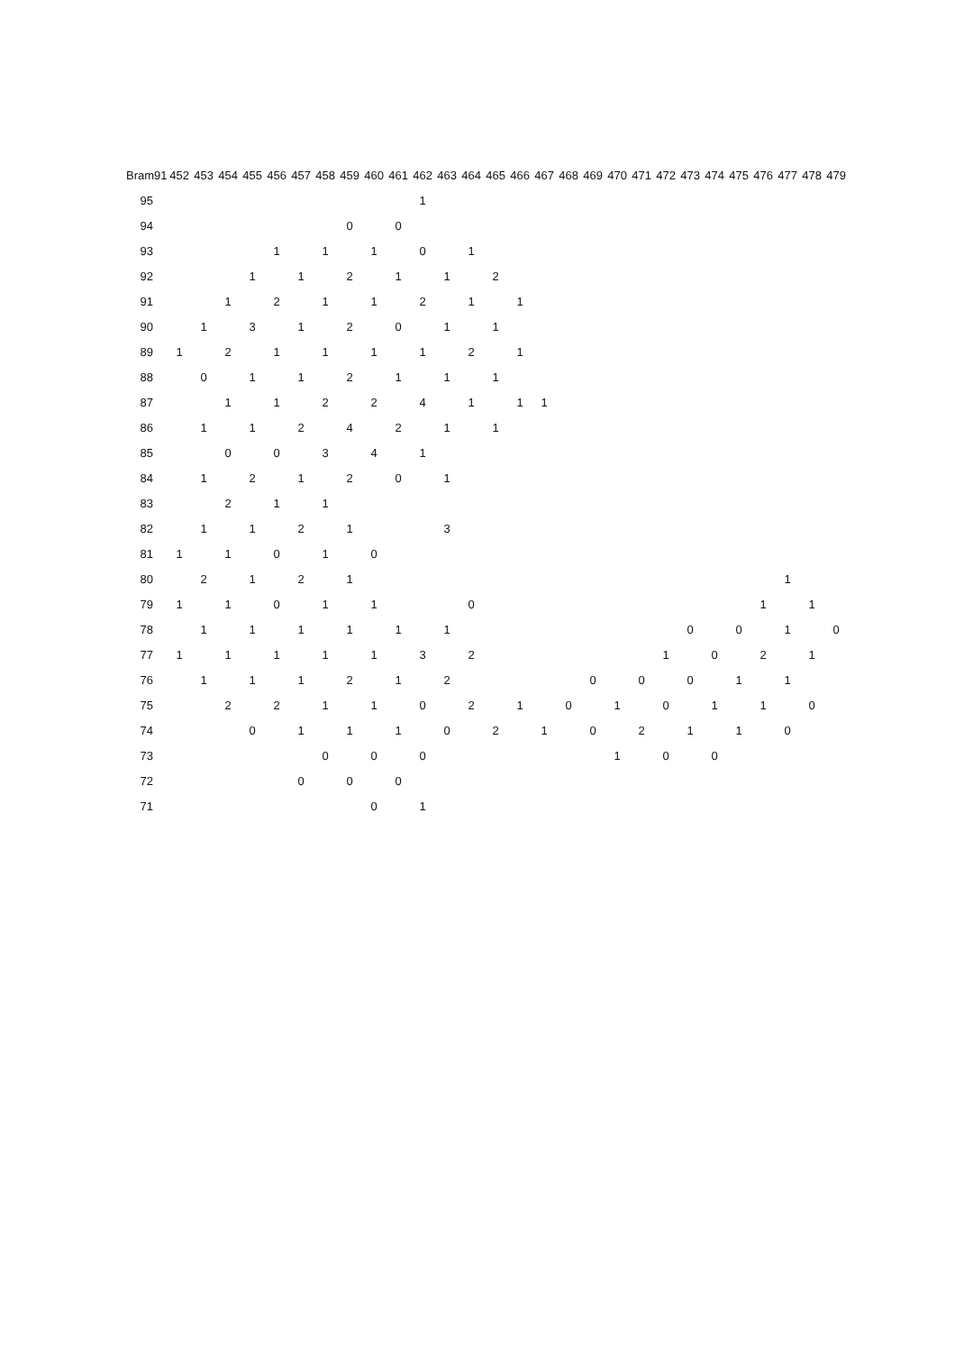| Bram91 | 452 | 453 | 454 | 455 | 456 | 457 | 458 | 459 | 460 | 461 | 462 | 463 | 464 | 465 | 466 | 467 | 468 | 469 | 470 | 471 | 472 | 473 | 474 | 475 | 476 | 477 | 478 | 479 |
| --- | --- | --- | --- | --- | --- | --- | --- | --- | --- | --- | --- | --- | --- | --- | --- | --- | --- | --- | --- | --- | --- | --- | --- | --- | --- | --- | --- | --- |
| 95 | | | | | | | | | | | 1 | | | | | | | | | | | | | | | | | |
| 94 | | | | | | | | 0 | | 0 | | | | | | | | | | | | | | | | | | |
| 93 | | | | | 1 | | 1 | | 1 | | 0 | | 1 | | | | | | | | | | | | | | | |
| 92 | | | | 1 | | 1 | | 2 | | 1 | | 1 | | 2 | | | | | | | | | | | | | | |
| 91 | | | 1 | | 2 | | 1 | | 1 | | 2 | | 1 | | 1 | | | | | | | | | | | | | |
| 90 | | 1 | | 3 | | 1 | | 2 | | 0 | | 1 | | 1 | | | | | | | | | | | | | | |
| 89 | 1 | | 2 | | 1 | | 1 | | 1 | | 1 | | 2 | | 1 | | | | | | | | | | | | | |
| 88 | | 0 | | 1 | | 1 | | 2 | | 1 | | 1 | | 1 | | | | | | | | | | | | | | |
| 87 | | | 1 | | 1 | | 2 | | 2 | | 4 | | 1 | | 1 | 1 | | | | | | | | | | | | |
| 86 | | 1 | | 1 | | 2 | | 4 | | 2 | | 1 | | 1 | | | | | | | | | | | | | | |
| 85 | | | 0 | | 0 | | 3 | | 4 | | 1 | | | | | | | | | | | | | | | | | |
| 84 | | 1 | | 2 | | 1 | | 2 | | 0 | | 1 | | | | | | | | | | | | | | | | |
| 83 | | | 2 | | 1 | | 1 | | | | | | | | | | | | | | | | | | | | | |
| 82 | | 1 | | 1 | | 2 | | 1 | | | | 3 | | | | | | | | | | | | | | | | |
| 81 | 1 | | 1 | | 0 | | 1 | | 0 | | | | | | | | | | | | | | | | | | | |
| 80 | | 2 | | 1 | | 2 | | 1 | | | | | | | | | | | | | | | | | | 1 | | |
| 79 | 1 | | 1 | | 0 | | 1 | | 1 | | | | 0 | | | | | | | | | | | | 1 | | 1 | |
| 78 | | 1 | | 1 | | 1 | | 1 | | 1 | | 1 | | | | | | | | | | 0 | | 0 | | 1 | | 0 |
| 77 | 1 | | 1 | | 1 | | 1 | | 1 | | 3 | | 2 | | | | | | | | 1 | | 0 | | 2 | | 1 | |
| 76 | | 1 | | 1 | | 1 | | 2 | | 1 | | 2 | | | | | | 0 | | 0 | | 0 | | 1 | | 1 | | |
| 75 | | | 2 | | 2 | | 1 | | 1 | | 0 | | 2 | | 1 | | 0 | | 1 | | 0 | | 1 | | 1 | | 0 | |
| 74 | | | | 0 | | 1 | | 1 | | 1 | | 0 | | 2 | | 1 | | 0 | | 2 | | 1 | | 1 | | 0 | | |
| 73 | | | | | | | 0 | | 0 | | 0 | | | | | | | | 1 | | 0 | | 0 | | | | | |
| 72 | | | | | | 0 | | 0 | | 0 | | | | | | | | | | | | | | | | | | |
| 71 | | | | | | | | | 0 | | 1 | | | | | | | | | | | | | | | | | |